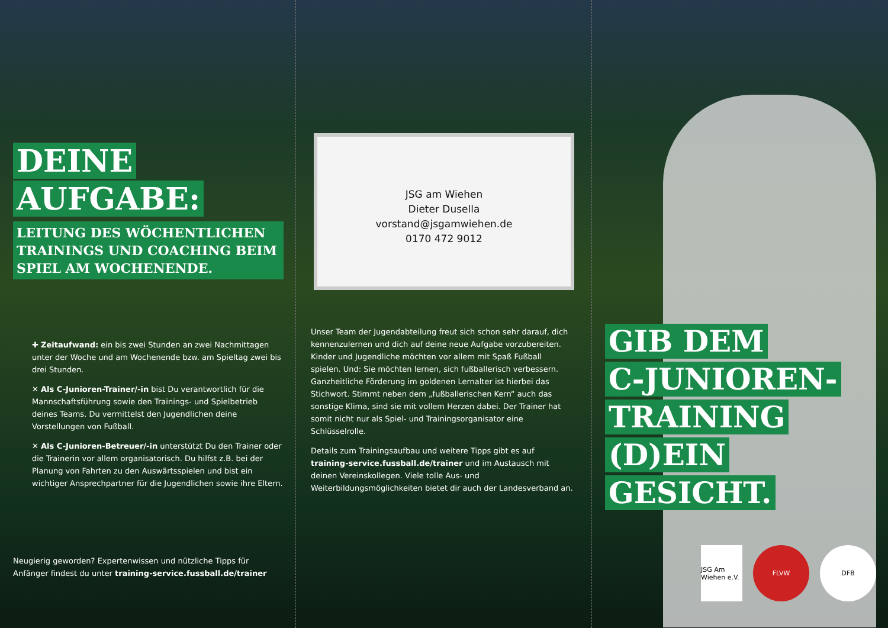DEINE
AUFGABE:
LEITUNG DES WÖCHENTLICHEN TRAININGS UND COACHING BEIM SPIEL AM WOCHENENDE.
✚ Zeitaufwand: ein bis zwei Stunden an zwei Nachmittagen unter der Woche und am Wochenende bzw. am Spieltag zwei bis drei Stunden.
✕ Als C-Junioren-Trainer/-in bist Du verantwortlich für die Mannschaftsführung sowie den Trainings- und Spielbetrieb deines Teams. Du vermittelst den Jugendlichen deine Vorstellungen von Fußball.
✕ Als C-Junioren-Betreuer/-in unterstützt Du den Trainer oder die Trainerin vor allem organisatorisch. Du hilfst z.B. bei der Planung von Fahrten zu den Auswärtsspielen und bist ein wichtiger Ansprechpartner für die Jugendlichen sowie ihre Eltern.
Neugierig geworden? Expertenwissen und nützliche Tipps für Anfänger findest du unter training-service.fussball.de/trainer
JSG am Wiehen
Dieter Dusella
vorstand@jsgamwiehen.de
0170 472 9012
Unser Team der Jugendabteilung freut sich schon sehr darauf, dich kennenzulernen und dich auf deine neue Aufgabe vorzubereiten. Kinder und Jugendliche möchten vor allem mit Spaß Fußball spielen. Und: Sie möchten lernen, sich fußballerisch verbessern. Ganzheitliche Förderung im goldenen Lernalter ist hierbei das Stichwort. Stimmt neben dem „fußballerischen Kern“ auch das sonstige Klima, sind sie mit vollem Herzen dabei. Der Trainer hat somit nicht nur als Spiel- und Trainingsorganisator eine Schlüsselrolle.
Details zum Trainingsaufbau und weitere Tipps gibt es auf training-service.fussball.de/trainer und im Austausch mit deinen Vereinskollegen. Viele tolle Aus- und Weiterbildungsmöglichkeiten bietet dir auch der Landesverband an.
GIB DEM
C-JUNIOREN-
TRAINING
(D)EIN
GESICHT.
JSG Am Wiehen e.V.
FLVW DFB